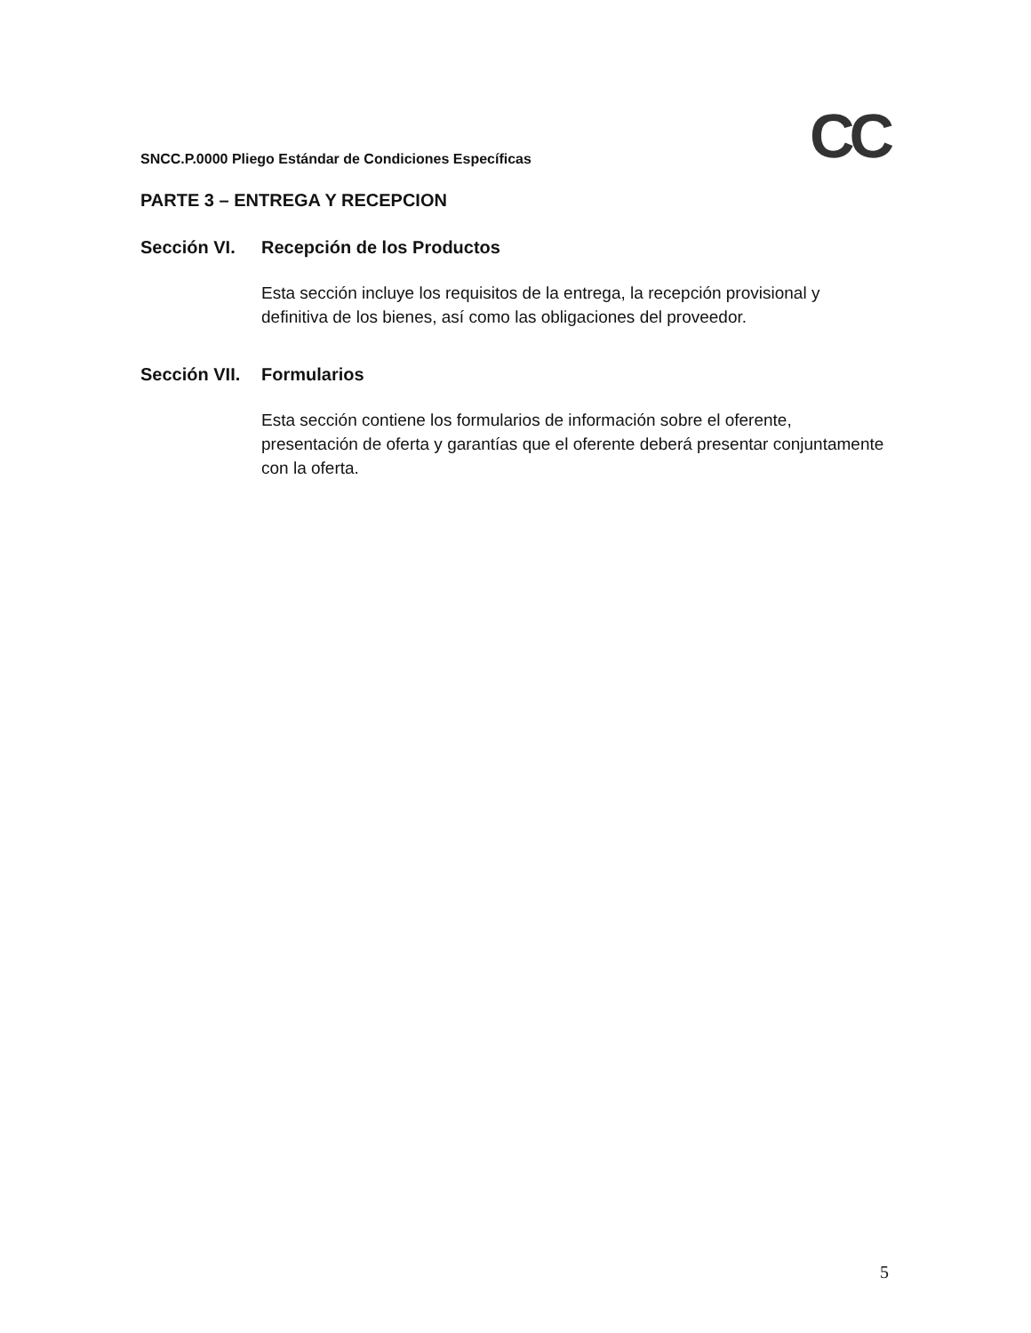SNCC.P.0000 Pliego Estándar de Condiciones Específicas
CC
PARTE 3 – ENTREGA Y RECEPCION
Sección VI. Recepción de los Productos
Esta sección incluye los requisitos de la entrega, la recepción provisional y definitiva de los bienes, así como las obligaciones del proveedor.
Sección VII.
Formularios
Esta sección contiene los formularios de información sobre el oferente, presentación de oferta y garantías que el oferente deberá presentar conjuntamente con la oferta.
5